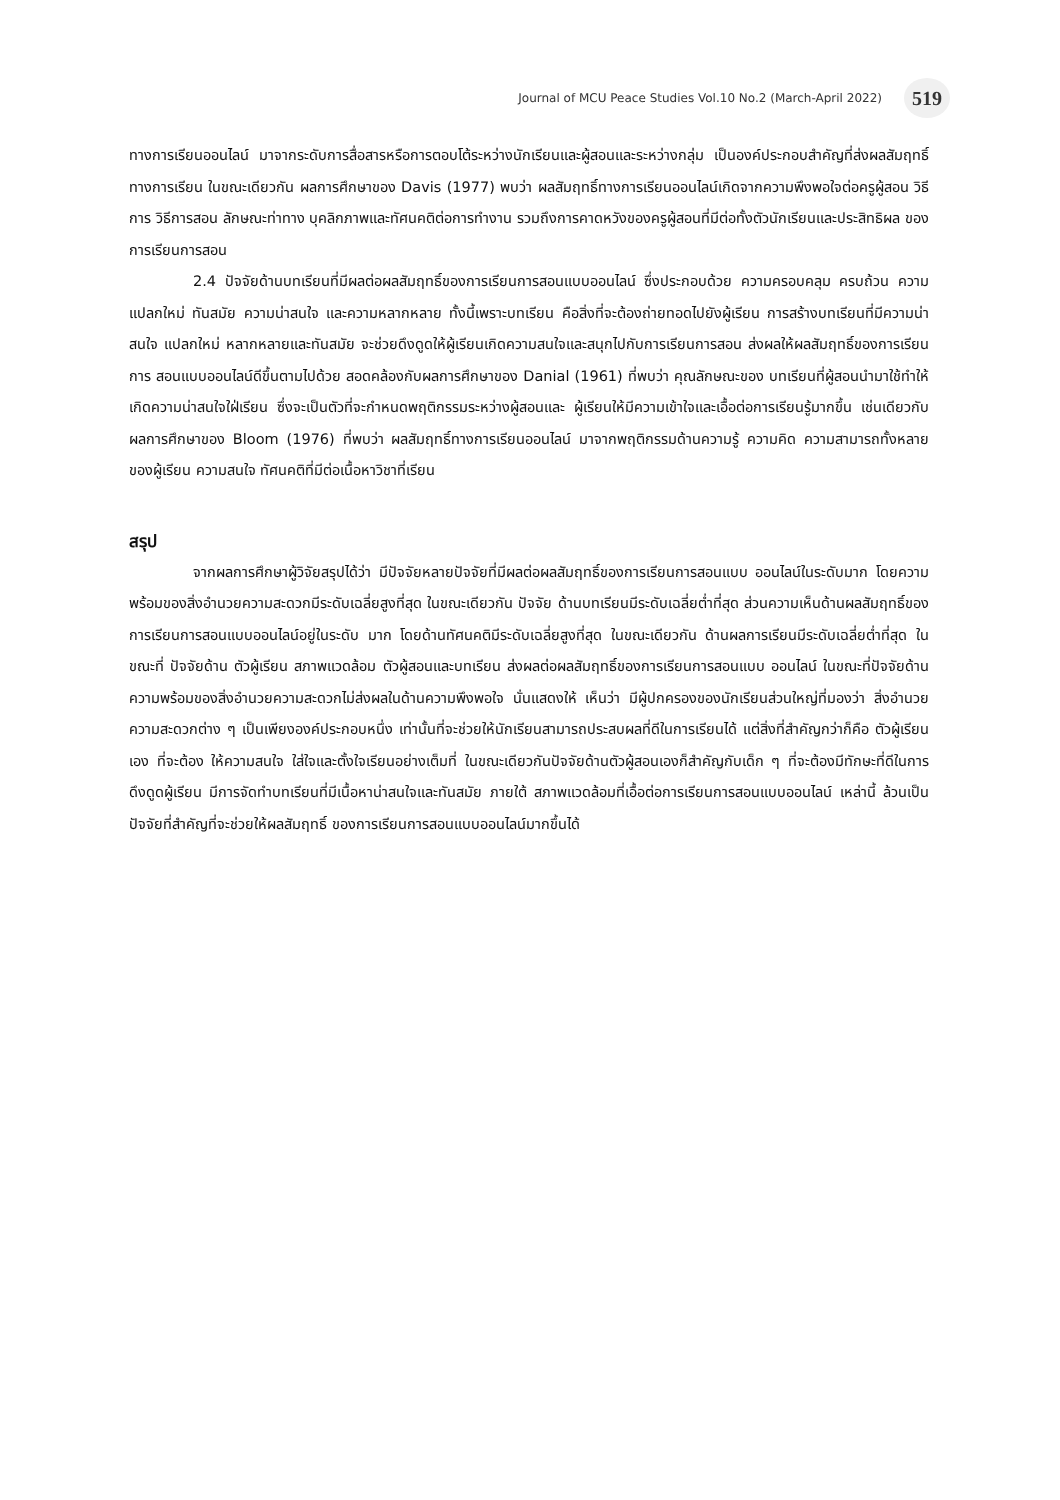Journal of MCU Peace Studies Vol.10 No.2 (March-April 2022) 519
ทางการเรียนออนไลน์ มาจากระดับการสื่อสารหรือการตอบโต้ระหว่างนักเรียนและผู้สอนและระหว่างกลุ่ม เป็นองค์ประกอบสำคัญที่ส่งผลสัมฤทธิ์ทางการเรียน ในขณะเดียวกัน ผลการศึกษาของ Davis (1977) พบว่า ผลสัมฤทธิ์ทางการเรียนออนไลน์เกิดจากความพึงพอใจต่อครูผู้สอน วิธีการ วิธีการสอน ลักษณะท่าทาง บุคลิกภาพและทัศนคติต่อการทำงาน รวมถึงการคาดหวังของครูผู้สอนที่มีต่อทั้งตัวนักเรียนและประสิทธิผล ของการเรียนการสอน
2.4 ปัจจัยด้านบทเรียนที่มีผลต่อผลสัมฤทธิ์ของการเรียนการสอนแบบออนไลน์ ซึ่งประกอบด้วย ความครอบคลุม ครบถ้วน ความแปลกใหม่ ทันสมัย ความน่าสนใจ และความหลากหลาย ทั้งนี้เพราะบทเรียน คือสิ่งที่จะต้องถ่ายทอดไปยังผู้เรียน การสร้างบทเรียนที่มีความน่าสนใจ แปลกใหม่ หลากหลายและทันสมัย จะช่วยดึงดูดให้ผู้เรียนเกิดความสนใจและสนุกไปกับการเรียนการสอน ส่งผลให้ผลสัมฤทธิ์ของการเรียนการ สอนแบบออนไลน์ดีขึ้นตามไปด้วย สอดคล้องกับผลการศึกษาของ Danial (1961) ที่พบว่า คุณลักษณะของ บทเรียนที่ผู้สอนนำมาใช้ทำให้เกิดความน่าสนใจใฝ่เรียน ซึ่งจะเป็นตัวที่จะกำหนดพฤติกรรมระหว่างผู้สอนและ ผู้เรียนให้มีความเข้าใจและเอื้อต่อการเรียนรู้มากขึ้น เช่นเดียวกับผลการศึกษาของ Bloom (1976) ที่พบว่า ผลสัมฤทธิ์ทางการเรียนออนไลน์ มาจากพฤติกรรมด้านความรู้ ความคิด ความสามารถทั้งหลายของผู้เรียน ความสนใจ ทัศนคติที่มีต่อเนื้อหาวิชาที่เรียน
สรุป
จากผลการศึกษาผู้วิจัยสรุปได้ว่า มีปัจจัยหลายปัจจัยที่มีผลต่อผลสัมฤทธิ์ของการเรียนการสอนแบบ ออนไลน์ในระดับมาก โดยความพร้อมของสิ่งอำนวยความสะดวกมีระดับเฉลี่ยสูงที่สุด ในขณะเดียวกัน ปัจจัย ด้านบทเรียนมีระดับเฉลี่ยต่ำที่สุด ส่วนความเห็นด้านผลสัมฤทธิ์ของการเรียนการสอนแบบออนไลน์อยู่ในระดับ มาก โดยด้านทัศนคติมีระดับเฉลี่ยสูงที่สุด ในขณะเดียวกัน ด้านผลการเรียนมีระดับเฉลี่ยต่ำที่สุด ในขณะที่ ปัจจัยด้าน ตัวผู้เรียน สภาพแวดล้อม ตัวผู้สอนและบทเรียน ส่งผลต่อผลสัมฤทธิ์ของการเรียนการสอนแบบ ออนไลน์ ในขณะที่ปัจจัยด้านความพร้อมของสิ่งอำนวยความสะดวกไม่ส่งผลในด้านความพึงพอใจ นั่นแสดงให้ เห็นว่า มีผู้ปกครองของนักเรียนส่วนใหญ่ที่มองว่า สิ่งอำนวยความสะดวกต่าง ๆ เป็นเพียงองค์ประกอบหนึ่ง เท่านั้นที่จะช่วยให้นักเรียนสามารถประสบผลที่ดีในการเรียนได้ แต่สิ่งที่สำคัญกว่าก็คือ ตัวผู้เรียนเอง ที่จะต้อง ให้ความสนใจ ใส่ใจและตั้งใจเรียนอย่างเต็มที่ ในขณะเดียวกันปัจจัยด้านตัวผู้สอนเองก็สำคัญกับเด็ก ๆ ที่จะต้องมีทักษะที่ดีในการดึงดูดผู้เรียน มีการจัดทำบทเรียนที่มีเนื้อหาน่าสนใจและทันสมัย ภายใต้ สภาพแวดล้อมที่เอื้อต่อการเรียนการสอนแบบออนไลน์ เหล่านี้ ล้วนเป็นปัจจัยที่สำคัญที่จะช่วยให้ผลสัมฤทธิ์ ของการเรียนการสอนแบบออนไลน์มากขึ้นได้